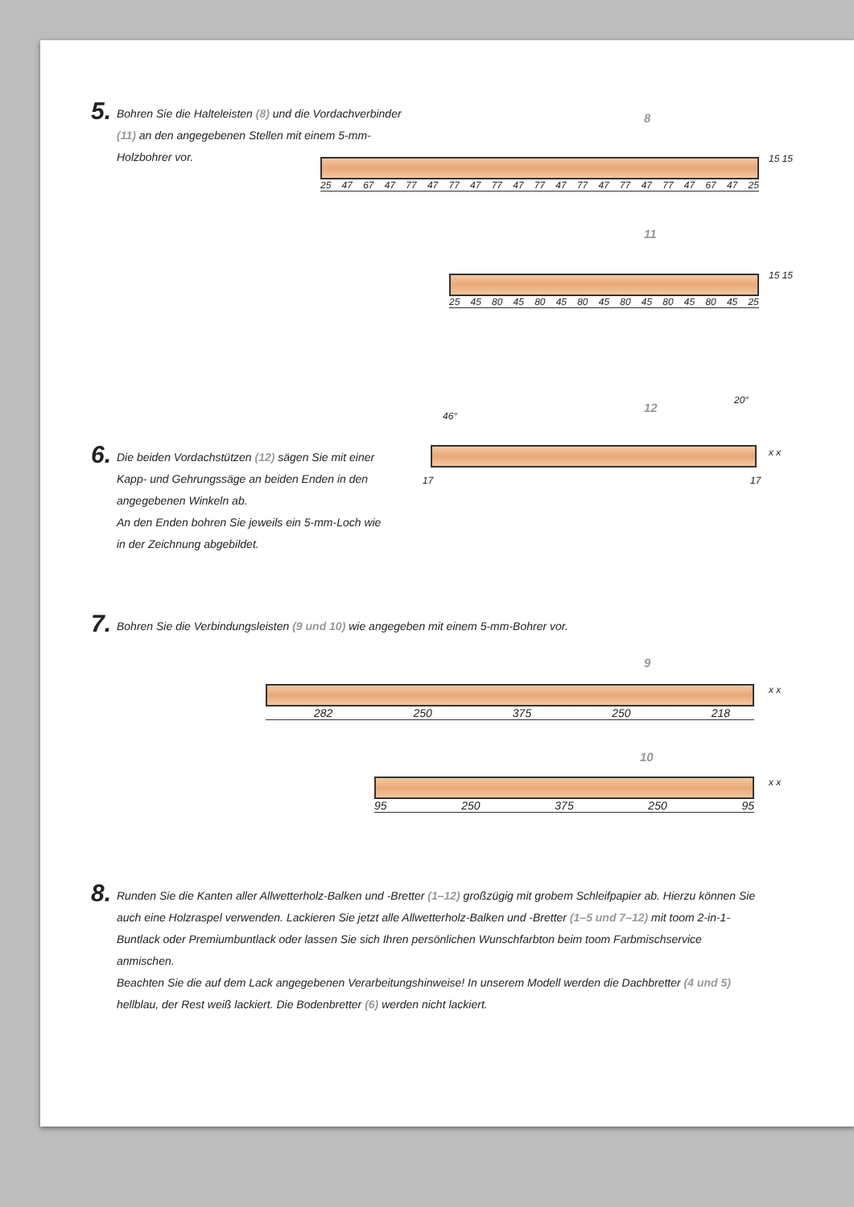5. Bohren Sie die Halteleisten (8) und die Vordachver­binder (11) an den angegebenen Stellen mit einem 5-mm-Holzbohrer vor.
8
25 47 67 47 77 47 77 47 77 47 77 47 77 47 77 47 77 47 67 47 25 15 15
11
25 45 80 45 80 45 80 45 80 45 80 45 80 45 25 15 15
12
46°
20°
x x
17 17
6. Die beiden Vordachstützen (12) sägen Sie mit einer Kapp- und Gehrungssäge an beiden Enden in den angegebenen Winkeln ab.
An den Enden bohren Sie jeweils ein 5-mm-Loch wie in der Zeichnung abgebildet.
7. Bohren Sie die Verbindungsleisten (9 und 10) wie angegeben mit einem 5-mm-Bohrer vor.
9
282 250 375 250 218 x x
10
95 250 375 250 95 x x
8. Runden Sie die Kanten aller Allwetterholz-Balken und -Bretter (1–12) großzügig mit grobem Schleifpapier ab. Hierzu können Sie auch eine Holzraspel verwenden. Lackieren Sie jetzt alle Allwetterholz-Balken und -Bretter (1–5 und 7–12) mit toom 2-in-1-Buntlack oder Premiumbuntlack oder lassen Sie sich Ihren persönlichen Wunschfarbton beim toom Farbmischservice anmischen.
Beachten Sie die auf dem Lack angegebenen Verarbeitungshinweise! In unserem Modell werden die Dachbretter (4 und 5) hellblau, der Rest weiß lackiert. Die Bodenbretter (6) werden nicht lackiert.